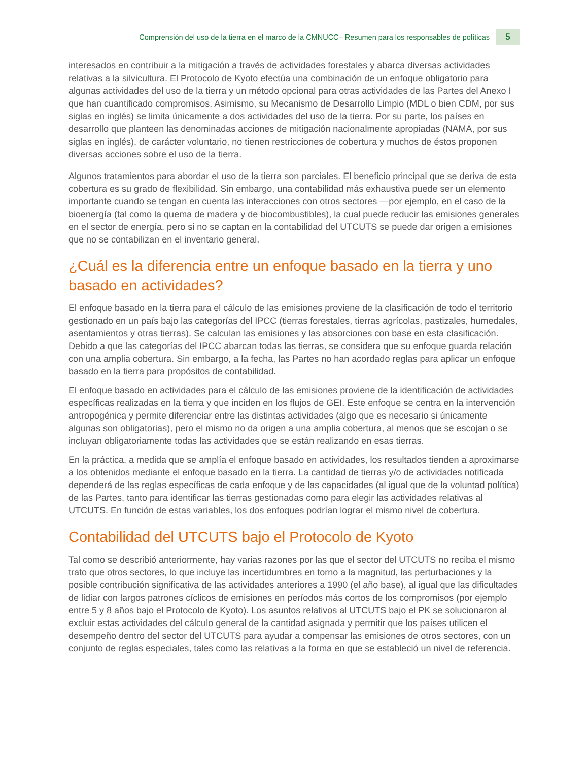Comprensión del uso de la tierra en el marco de la CMNUCC– Resumen para los responsables de políticas 5
interesados en contribuir a la mitigación a través de actividades forestales y abarca diversas actividades relativas a la silvicultura. El Protocolo de Kyoto efectúa una combinación de un enfoque obligatorio para algunas actividades del uso de la tierra y un método opcional para otras actividades de las Partes del Anexo I que han cuantificado compromisos. Asimismo, su Mecanismo de Desarrollo Limpio (MDL o bien CDM, por sus siglas en inglés) se limita únicamente a dos actividades del uso de la tierra. Por su parte, los países en desarrollo que planteen las denominadas acciones de mitigación nacionalmente apropiadas (NAMA, por sus siglas en inglés), de carácter voluntario, no tienen restricciones de cobertura y muchos de éstos proponen diversas acciones sobre el uso de la tierra.
Algunos tratamientos para abordar el uso de la tierra son parciales. El beneficio principal que se deriva de esta cobertura es su grado de flexibilidad. Sin embargo, una contabilidad más exhaustiva puede ser un elemento importante cuando se tengan en cuenta las interacciones con otros sectores —por ejemplo, en el caso de la bioenergía (tal como la quema de madera y de biocombustibles), la cual puede reducir las emisiones generales en el sector de energía, pero si no se captan en la contabilidad del UTCUTS se puede dar origen a emisiones que no se contabilizan en el inventario general.
¿Cuál es la diferencia entre un enfoque basado en la tierra y uno basado en actividades?
El enfoque basado en la tierra para el cálculo de las emisiones proviene de la clasificación de todo el territorio gestionado en un país bajo las categorías del IPCC (tierras forestales, tierras agrícolas, pastizales, humedales, asentamientos y otras tierras). Se calculan las emisiones y las absorciones con base en esta clasificación. Debido a que las categorías del IPCC abarcan todas las tierras, se considera que su enfoque guarda relación con una amplia cobertura. Sin embargo, a la fecha, las Partes no han acordado reglas para aplicar un enfoque basado en la tierra para propósitos de contabilidad.
El enfoque basado en actividades para el cálculo de las emisiones proviene de la identificación de actividades específicas realizadas en la tierra y que inciden en los flujos de GEI. Este enfoque se centra en la intervención antropogénica y permite diferenciar entre las distintas actividades (algo que es necesario si únicamente algunas son obligatorias), pero el mismo no da origen a una amplia cobertura, al menos que se escojan o se incluyan obligatoriamente todas las actividades que se están realizando en esas tierras.
En la práctica, a medida que se amplía el enfoque basado en actividades, los resultados tienden a aproximarse a los obtenidos mediante el enfoque basado en la tierra. La cantidad de tierras y/o de actividades notificada dependerá de las reglas específicas de cada enfoque y de las capacidades (al igual que de la voluntad política) de las Partes, tanto para identificar las tierras gestionadas como para elegir las actividades relativas al UTCUTS. En función de estas variables, los dos enfoques podrían lograr el mismo nivel de cobertura.
Contabilidad del UTCUTS bajo el Protocolo de Kyoto
Tal como se describió anteriormente, hay varias razones por las que el sector del UTCUTS no reciba el mismo trato que otros sectores, lo que incluye las incertidumbres en torno a la magnitud, las perturbaciones y la posible contribución significativa de las actividades anteriores a 1990 (el año base), al igual que las dificultades de lidiar con largos patrones cíclicos de emisiones en períodos más cortos de los compromisos (por ejemplo entre 5 y 8 años bajo el Protocolo de Kyoto). Los asuntos relativos al UTCUTS bajo el PK se solucionaron al excluir estas actividades del cálculo general de la cantidad asignada y permitir que los países utilicen el desempeño dentro del sector del UTCUTS para ayudar a compensar las emisiones de otros sectores, con un conjunto de reglas especiales, tales como las relativas a la forma en que se estableció un nivel de referencia.